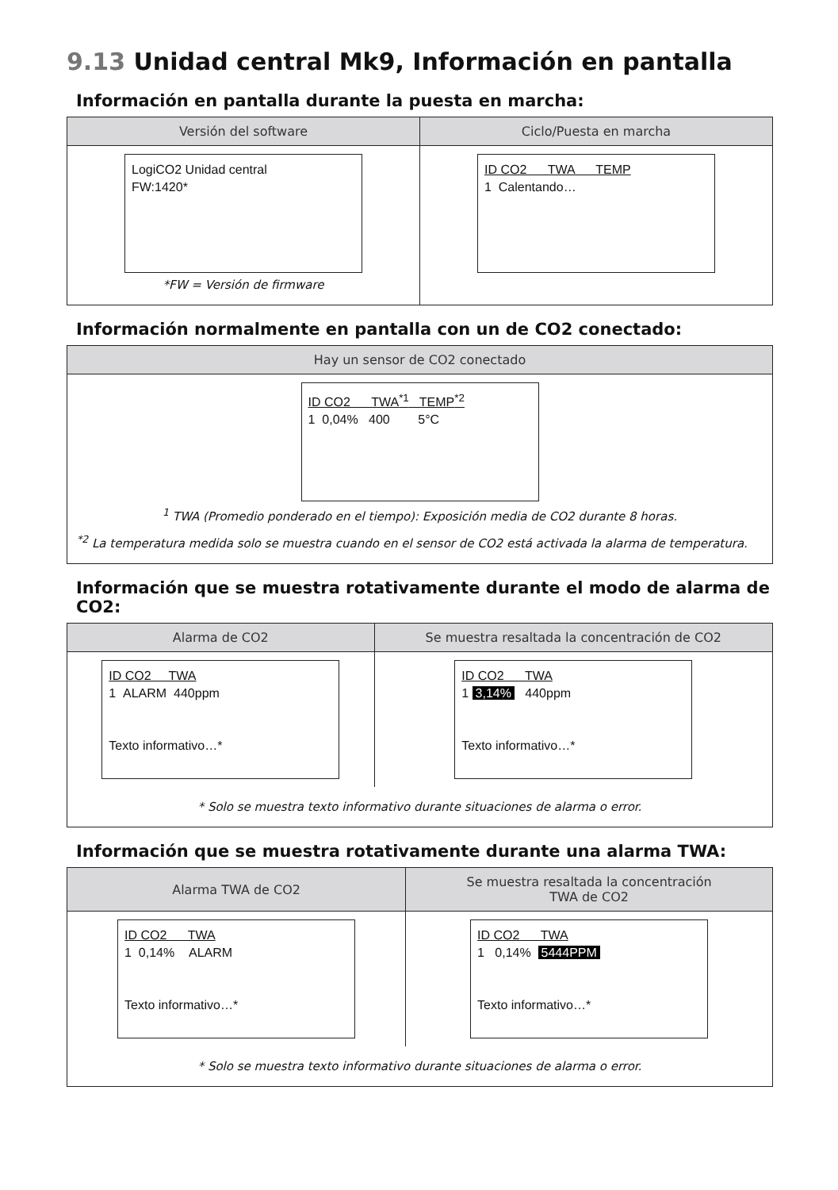9.13 Unidad central Mk9, Información en pantalla
Información en pantalla durante la puesta en marcha:
| Versión del software | Ciclo/Puesta en marcha |
| --- | --- |
| LogiCO2 Unidad central FW:1420* *FW = Versión de firmware | ID CO2 TWA TEMP 1 Calentando… |
Información normalmente en pantalla con un de CO2 conectado:
| Hay un sensor de CO2 conectado |
| --- |
| ID CO2 TWA<sup>*1</sup> TEMP<sup>*2</sup> 1 0,04% 400 5°C <sup>1</sup> TWA (Promedio ponderado en el tiempo): Exposición media de CO2 durante 8 horas. <sup>*2</sup> La temperatura medida solo se muestra cuando en el sensor de CO2 está activada la alarma de temperatura. |
Información que se muestra rotativamente durante el modo de alarma de CO2:
| Alarma de CO2 | Se muestra resaltada la concentración de CO2 |
| --- | --- |
| ID CO2 TWA 1 ALARM 440ppm Texto informativo…* | ID CO2 TWA 1 3,14% 440ppm Texto informativo…* |
| * Solo se muestra texto informativo durante situaciones de alarma o error. | |
Información que se muestra rotativamente durante una alarma TWA:
| Alarma TWA de CO2 | Se muestra resaltada la concentración TWA de CO2 |
| --- | --- |
| ID CO2 TWA 1 0,14% ALARM Texto informativo…* | ID CO2 TWA 1 0,14% 5444PPM Texto informativo…* |
| * Solo se muestra texto informativo durante situaciones de alarma o error. | |